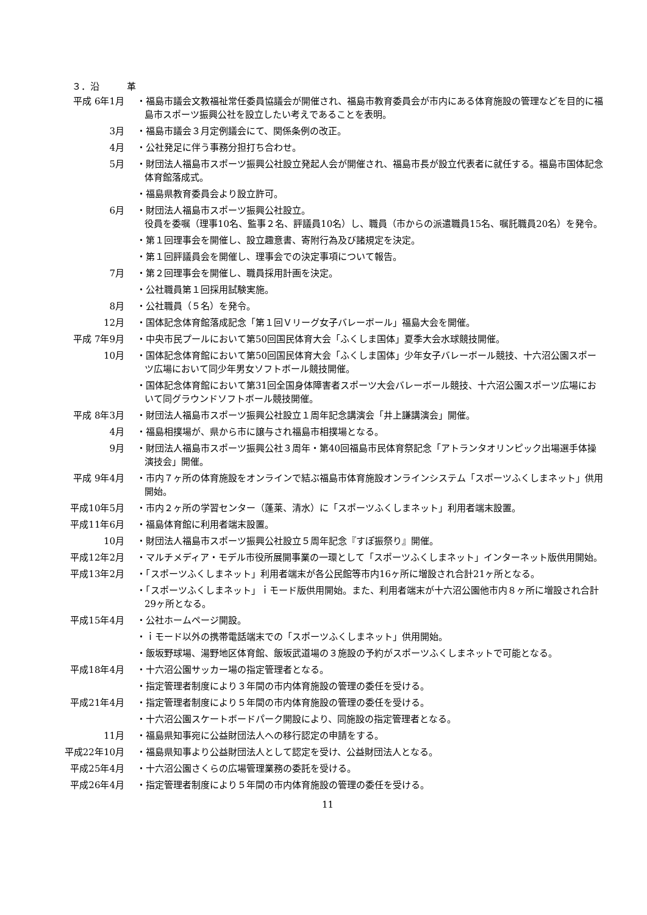３．沿　　　革
平成 6年1月 ・福島市議会文教福祉常任委員協議会が開催され、福島市教育委員会が市内にある体育施設の管理などを目的に福島市スポーツ振興公社を設立したい考えであることを表明。
3月 ・福島市議会３月定例議会にて、関係条例の改正。
4月 ・公社発足に伴う事務分担打ち合わせ。
5月 ・財団法人福島市スポーツ振興公社設立発起人会が開催され、福島市長が設立代表者に就任する。福島市国体記念体育館落成式。
・福島県教育委員会より設立許可。
6月 ・財団法人福島市スポーツ振興公社設立。
役員を委嘱（理事10名、監事２名、評議員10名）し、職員（市からの派遣職員15名、嘱託職員20名）を発令。
・第１回理事会を開催し、設立趣意書、寄附行為及び諸規定を決定。
・第１回評議員会を開催し、理事会での決定事項について報告。
7月 ・第２回理事会を開催し、職員採用計画を決定。
・公社職員第１回採用試験実施。
8月 ・公社職員（５名）を発令。
12月 ・国体記念体育館落成記念「第１回Ｖリーグ女子バレーボール」福島大会を開催。
平成 7年9月 ・中央市民プールにおいて第50回国民体育大会「ふくしま国体」夏季大会水球競技開催。
10月 ・国体記念体育館において第50回国民体育大会「ふくしま国体」少年女子バレーボール競技、十六沼公園スポーツ広場において同少年男女ソフトボール競技開催。
・国体記念体育館において第31回全国身体障害者スポーツ大会バレーボール競技、十六沼公園スポーツ広場において同グラウンドソフトボール競技開催。
平成 8年3月 ・財団法人福島市スポーツ振興公社設立１周年記念講演会「井上謙講演会」開催。
4月 ・福島相撲場が、県から市に譲与され福島市相撲場となる。
9月 ・財団法人福島市スポーツ振興公社３周年・第40回福島市民体育祭記念「アトランタオリンピック出場選手体操演技会」開催。
平成 9年4月 ・市内７ヶ所の体育施設をオンラインで結ぶ福島市体育施設オンラインシステム「スポーツふくしまネット」供用開始。
平成10年5月 ・市内２ヶ所の学習センター（蓬莱、清水）に「スポーツふくしまネット」利用者端末設置。
平成11年6月 ・福島体育館に利用者端末設置。
10月 ・財団法人福島市スポーツ振興公社設立５周年記念『すぽ振祭り』開催。
平成12年2月 ・マルチメディア・モデル市役所展開事業の一環として「スポーツふくしまネット」インターネット版供用開始。
平成13年2月 ・「スポーツふくしまネット」利用者端末が各公民館等市内16ヶ所に増設され合計21ヶ所となる。
・「スポーツふくしまネット」ｉモード版供用開始。また、利用者端末が十六沼公園他市内８ヶ所に増設され合計29ヶ所となる。
平成15年4月 ・公社ホームページ開設。
・ｉモード以外の携帯電話端末での「スポーツふくしまネット」供用開始。
・飯坂野球場、湯野地区体育館、飯坂武道場の３施設の予約がスポーツふくしまネットで可能となる。
平成18年4月 ・十六沼公園サッカー場の指定管理者となる。
・指定管理者制度により３年間の市内体育施設の管理の委任を受ける。
平成21年4月 ・指定管理者制度により５年間の市内体育施設の管理の委任を受ける。
・十六沼公園スケートボードパーク開設により、同施設の指定管理者となる。
11月 ・福島県知事宛に公益財団法人への移行認定の申請をする。
平成22年10月 ・福島県知事より公益財団法人として認定を受け、公益財団法人となる。
平成25年4月 ・十六沼公園さくらの広場管理業務の委託を受ける。
平成26年4月 ・指定管理者制度により５年間の市内体育施設の管理の委任を受ける。
11